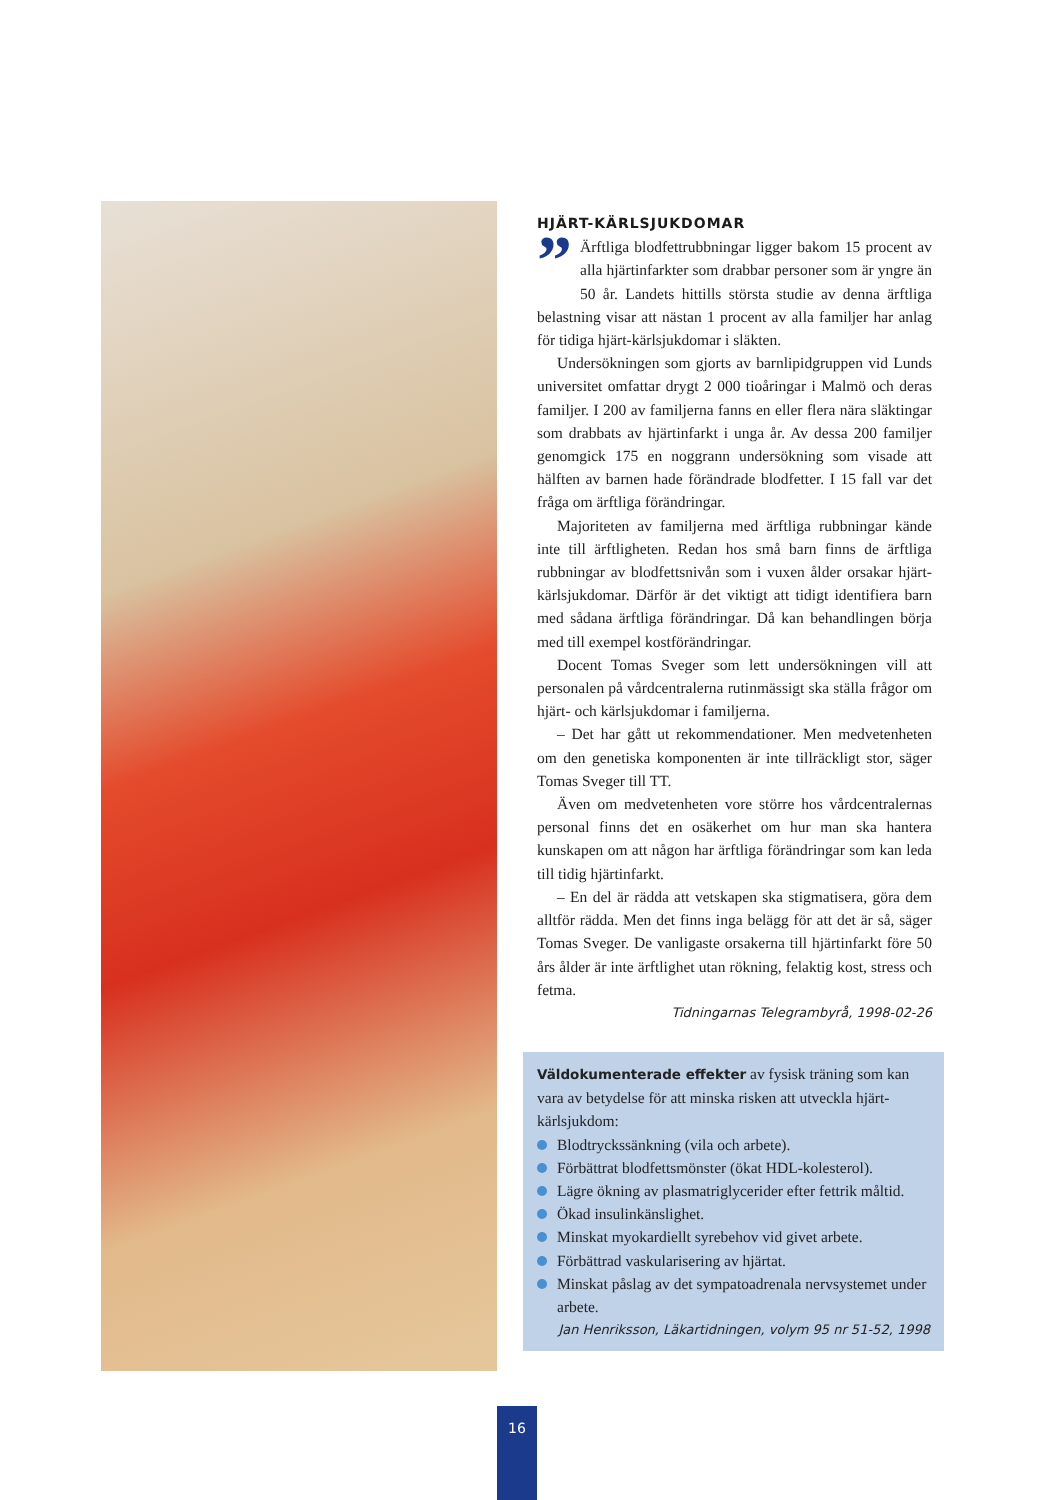HJÄRT-KÄRLSJUKDOMAR
” Ärftliga blodfettrubbningar ligger bakom 15 procent av alla hjärtinfarkter som drabbar personer som är yngre än 50 år. Landets hittills största studie av denna ärftliga belastning visar att nästan 1 procent av alla familjer har anlag för tidiga hjärt-kärlsjukdomar i släkten.
Undersökningen som gjorts av barnlipidgruppen vid Lunds universitet omfattar drygt 2 000 tioåringar i Malmö och deras familjer. I 200 av familjerna fanns en eller flera nära släktingar som drabbats av hjärtinfarkt i unga år. Av dessa 200 familjer genomgick 175 en noggrann undersökning som visade att hälften av barnen hade förändrade blodfetter. I 15 fall var det fråga om ärftliga förändringar.
Majoriteten av familjerna med ärftliga rubbningar kände inte till ärftligheten. Redan hos små barn finns de ärftliga rubbningar av blodfettsnivån som i vuxen ålder orsakar hjärt-kärlsjukdomar. Därför är det viktigt att tidigt identifiera barn med sådana ärftliga förändringar. Då kan behandlingen börja med till exempel kostförändringar.
Docent Tomas Sveger som lett undersökningen vill att personalen på vårdcentralerna rutinmässigt ska ställa frågor om hjärt- och kärlsjukdomar i familjerna.
– Det har gått ut rekommendationer. Men medvetenheten om den genetiska komponenten är inte tillräckligt stor, säger Tomas Sveger till TT.
Även om medvetenheten vore större hos vårdcentralernas personal finns det en osäkerhet om hur man ska hantera kunskapen om att någon har ärftliga förändringar som kan leda till tidig hjärtinfarkt.
– En del är rädda att vetskapen ska stigmatisera, göra dem alltför rädda. Men det finns inga belägg för att det är så, säger Tomas Sveger. De vanligaste orsakerna till hjärtinfarkt före 50 års ålder är inte ärftlighet utan rökning, felaktig kost, stress och fetma.
Tidningarnas Telegrambyrå, 1998-02-26
Väldokumenterade effekter av fysisk träning som kan vara av betydelse för att minska risken att utveckla hjärt-kärlsjukdom:
Blodtryckssänkning (vila och arbete).
Förbättrat blodfettsmönster (ökat HDL-kolesterol).
Lägre ökning av plasmatriglycerider efter fettrik måltid.
Ökad insulinkänslighet.
Minskat myokardiellt syrebehov vid givet arbete.
Förbättrad vaskularisering av hjärtat.
Minskat påslag av det sympatoadrenala nervsystemet under arbete.
Jan Henriksson, Läkartidningen, volym 95 nr 51-52, 1998
16